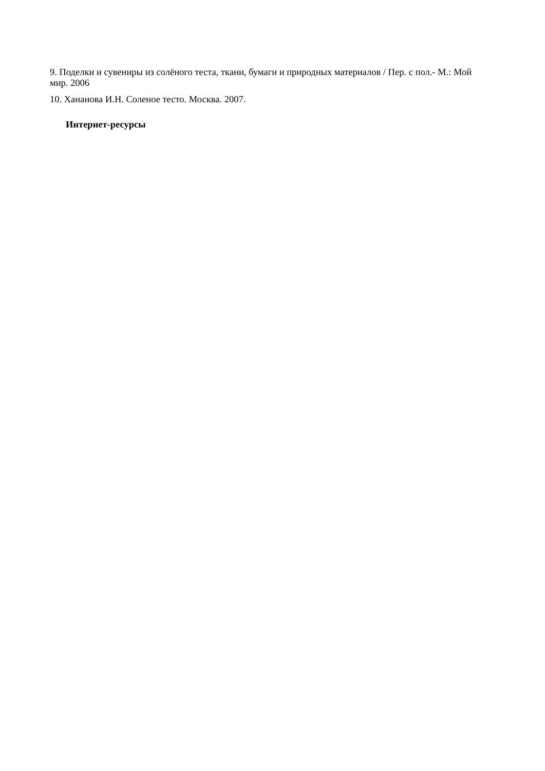9. Поделки и сувениры из солёного теста, ткани, бумаги и природных материалов / Пер. с пол.- М.: Мой мир. 2006
10. Хананова И.Н. Соленое тесто. Москва. 2007.
Интернет-ресурсы